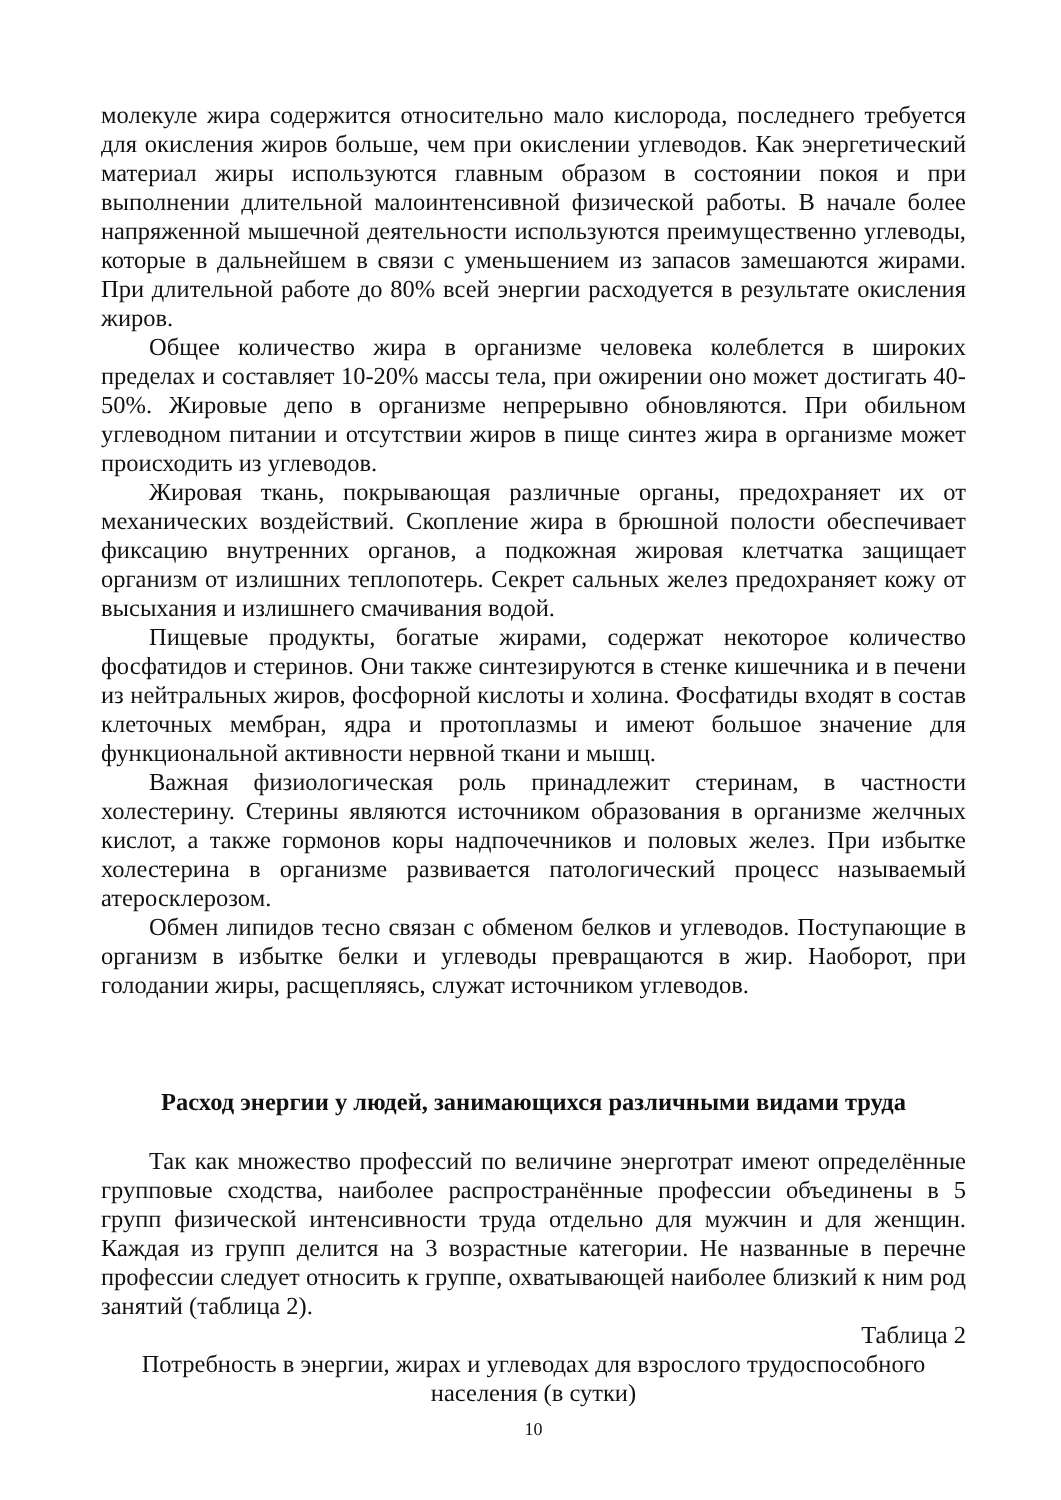молекуле жира содержится относительно мало кислорода, последнего требуется для окисления жиров больше, чем при окислении углеводов. Как энергетический материал жиры используются главным образом в состоянии покоя и при выполнении длительной малоинтенсивной физической работы. В начале более напряженной мышечной деятельности используются преимущественно углеводы, которые в дальнейшем в связи с уменьшением из запасов замешаются жирами. При длительной работе до 80% всей энергии расходуется в результате окисления жиров.
Общее количество жира в организме человека колеблется в широких пределах и составляет 10-20% массы тела, при ожирении оно может достигать 40-50%. Жировые депо в организме непрерывно обновляются. При обильном углеводном питании и отсутствии жиров в пище синтез жира в организме может происходить из углеводов.
Жировая ткань, покрывающая различные органы, предохраняет их от механических воздействий. Скопление жира в брюшной полости обеспечивает фиксацию внутренних органов, а подкожная жировая клетчатка защищает организм от излишних теплопотерь. Секрет сальных желез предохраняет кожу от высыхания и излишнего смачивания водой.
Пищевые продукты, богатые жирами, содержат некоторое количество фосфатидов и стеринов. Они также синтезируются в стенке кишечника и в печени из нейтральных жиров, фосфорной кислоты и холина. Фосфатиды входят в состав клеточных мембран, ядра и протоплазмы и имеют большое значение для функциональной активности нервной ткани и мышц.
Важная физиологическая роль принадлежит стеринам, в частности холестерину. Стерины являются источником образования в организме желчных кислот, а также гормонов коры надпочечников и половых желез. При избытке холестерина в организме развивается патологический процесс называемый атеросклерозом.
Обмен липидов тесно связан с обменом белков и углеводов. Поступающие в организм в избытке белки и углеводы превращаются в жир. Наоборот, при голодании жиры, расщепляясь, служат источником углеводов.
Расход энергии у людей, занимающихся различными видами труда
Так как множество профессий по величине энерготрат имеют определённые групповые сходства, наиболее распространённые профессии объединены в 5 групп физической интенсивности труда отдельно для мужчин и для женщин. Каждая из групп делится на 3 возрастные категории. Не названные в перечне профессии следует относить к группе, охватывающей наиболее близкий к ним род занятий (таблица 2).
Таблица 2
Потребность в энергии, жирах и углеводах для взрослого трудоспособного населения (в сутки)
10